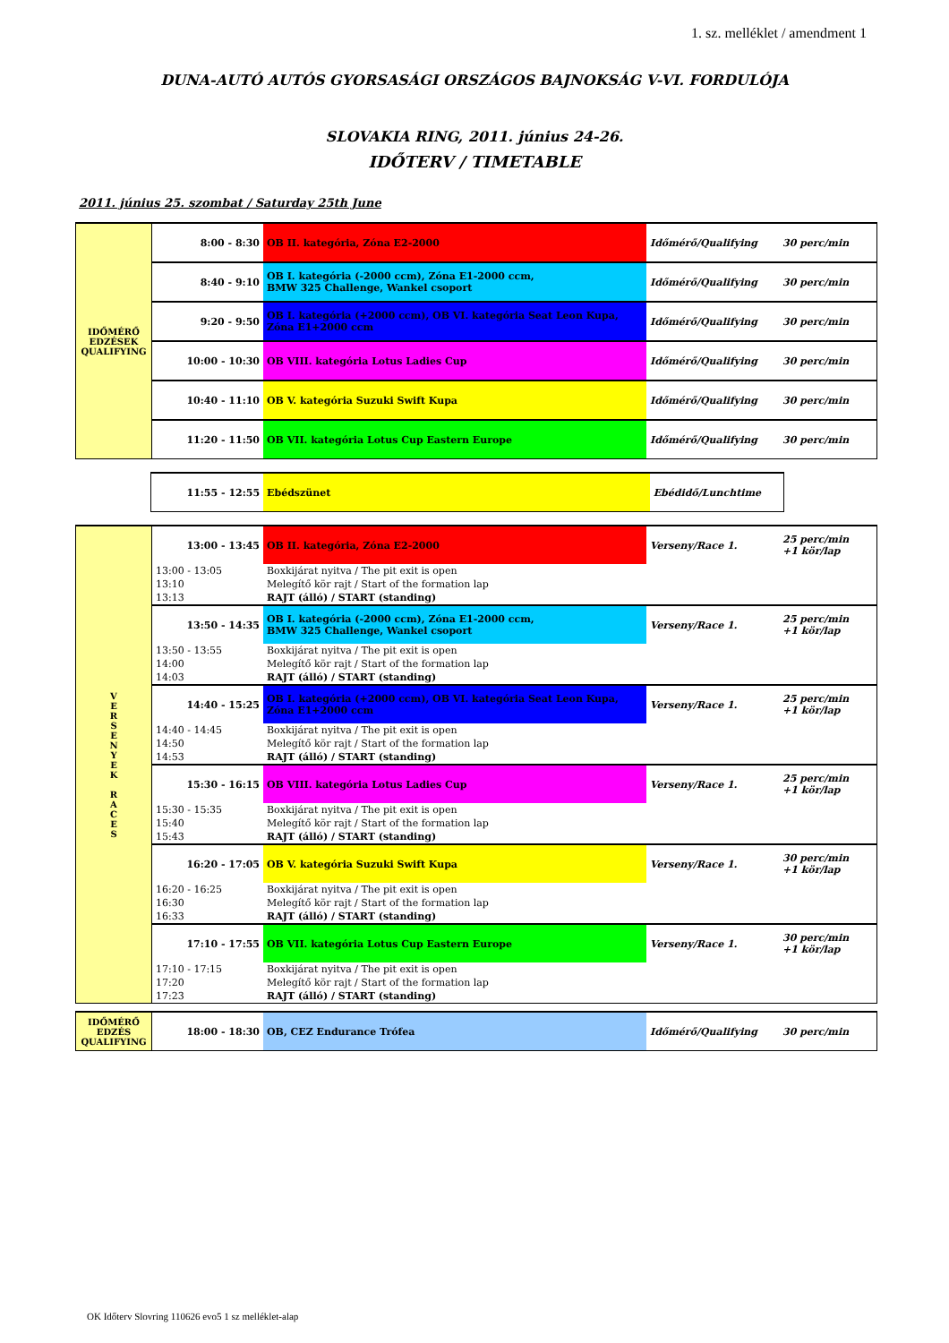1. sz. melléklet / amendment 1
DUNA-AUTÓ AUTÓS GYORSASÁGI ORSZÁGOS BAJNOKSÁG V-VI. FORDULÓJA
SLOVAKIA RING, 2011. június 24-26.
IDŐTERV / TIMETABLE
2011. június 25. szombat / Saturday 25th June
| IDŐMÉRŐ EDZÉSEK QUALIFYING | 8:00 - 8:30 | OB II. kategória, Zóna E2-2000 | Időmérő/Qualifying | 30 perc/min |
| | 8:40 - 9:10 | OB I. kategória (-2000 ccm), Zóna E1-2000 ccm, BMW 325 Challenge, Wankel csoport | Időmérő/Qualifying | 30 perc/min |
| | 9:20 - 9:50 | OB I. kategória (+2000 ccm), OB VI. kategória Seat Leon Kupa, Zóna E1+2000 ccm | Időmérő/Qualifying | 30 perc/min |
| | 10:00 - 10:30 | OB VIII. kategória Lotus Ladies Cup | Időmérő/Qualifying | 30 perc/min |
| | 10:40 - 11:10 | OB V. kategória Suzuki Swift Kupa | Időmérő/Qualifying | 30 perc/min |
| | 11:20 - 11:50 | OB VII. kategória Lotus Cup Eastern Europe | Időmérő/Qualifying | 30 perc/min |
| 11:55 - 12:55 | Ebédszünet | Ebédidő/Lunchtime |
| V E R S E N Y E K R A C E S | 13:00 - 13:45 | OB II. kategória, Zóna E2-2000 | Verseny/Race 1. | 25 perc/min +1 kör/lap |
| | 13:00 - 13:05 | Boxkijárat nyitva / The pit exit is open | | |
| | 13:10 | Melegítő kör rajt / Start of the formation lap | | |
| | 13:13 | RAJT (álló) / START (standing) | | |
| | 13:50 - 14:35 | OB I. kategória (-2000 ccm), Zóna E1-2000 ccm, BMW 325 Challenge, Wankel csoport | Verseny/Race 1. | 25 perc/min +1 kör/lap |
| | 13:50 - 13:55 | Boxkijárat nyitva / The pit exit is open | | |
| | 14:00 | Melegítő kör rajt / Start of the formation lap | | |
| | 14:03 | RAJT (álló) / START (standing) | | |
| | 14:40 - 15:25 | OB I. kategória (+2000 ccm), OB VI. kategória Seat Leon Kupa, Zóna E1+2000 ccm | Verseny/Race 1. | 25 perc/min +1 kör/lap |
| | 14:40 - 14:45 | Boxkijárat nyitva / The pit exit is open | | |
| | 14:50 | Melegítő kör rajt / Start of the formation lap | | |
| | 14:53 | RAJT (álló) / START (standing) | | |
| | 15:30 - 16:15 | OB VIII. kategória Lotus Ladies Cup | Verseny/Race 1. | 25 perc/min +1 kör/lap |
| | 15:30 - 15:35 | Boxkijárat nyitva / The pit exit is open | | |
| | 15:40 | Melegítő kör rajt / Start of the formation lap | | |
| | 15:43 | RAJT (álló) / START (standing) | | |
| | 16:20 - 17:05 | OB V. kategória Suzuki Swift Kupa | Verseny/Race 1. | 30 perc/min +1 kör/lap |
| | 16:20 - 16:25 | Boxkijárat nyitva / The pit exit is open | | |
| | 16:30 | Melegítő kör rajt / Start of the formation lap | | |
| | 16:33 | RAJT (álló) / START (standing) | | |
| | 17:10 - 17:55 | OB VII. kategória Lotus Cup Eastern Europe | Verseny/Race 1. | 30 perc/min +1 kör/lap |
| | 17:10 - 17:15 | Boxkijárat nyitva / The pit exit is open | | |
| | 17:20 | Melegítő kör rajt / Start of the formation lap | | |
| | 17:23 | RAJT (álló) / START (standing) | | |
| IDŐMÉRŐ EDZÉS QUALIFYING | 18:00 - 18:30 | OB, CEZ Endurance Trófea | Időmérő/Qualifying | 30 perc/min |
OK Időterv Slovring 110626 evo5 1 sz melléklet-alap